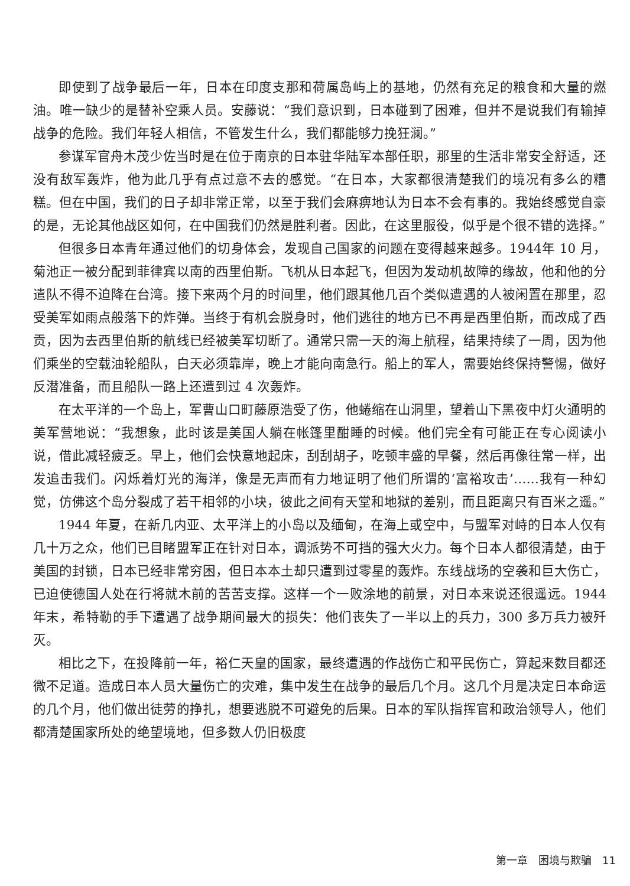即使到了战争最后一年，日本在印度支那和荷属岛屿上的基地，仍然有充足的粮食和大量的燃油。唯一缺少的是替补空乘人员。安藤说：“我们意识到，日本碰到了困难，但并不是说我们有输掉战争的危险。我们年轻人相信，不管发生什么，我们都能够力挽狂澜。”
参谋军官舟木茂少佐当时是在位于南京的日本驻华陆军本部任职，那里的生活非常安全舒适，还没有敌军轰炸，他为此几乎有点过意不去的感觉。“在日本，大家都很清楚我们的境况有多么的糟糕。但在中国，我们的日子却非常正常，以至于我们会麻痹地认为日本不会有事的。我始终感觉自豪的是，无论其他战区如何，在中国我们仍然是胜利者。因此，在这里服役，似乎是个很不错的选择。”
但很多日本青年通过他们的切身体会，发现自己国家的问题在变得越来越多。1944年 10 月，菊池正一被分配到菲律宾以南的西里伯斯。飞机从日本起飞，但因为发动机故障的缘故，他和他的分遣队不得不迫降在台湾。接下来两个月的时间里，他们跟其他几百个类似遭遇的人被闲置在那里，忍受美军如雨点般落下的炸弹。当终于有机会脱身时，他们逃往的地方已不再是西里伯斯，而改成了西贡，因为去西里伯斯的航线已经被美军切断了。通常只需一天的海上航程，结果持续了一周，因为他们乘坐的空载油轮船队，白天必须靠岸，晚上才能向南急行。船上的军人，需要始终保持警惕，做好反潜准备，而且船队一路上还遭到过 4 次轰炸。
在太平洋的一个岛上，军曹山口町藤原浩受了伤，他蜷缩在山洞里，望着山下黑夜中灯火通明的美军营地说：“我想象，此时该是美国人躺在帐篷里酣睡的时候。他们完全有可能正在专心阅读小说，借此减轻疲乏。早上，他们会快意地起床，刮刮胡子，吃顿丰盛的早餐，然后再像往常一样，出发追击我们。闪烁着灯光的海洋，像是无声而有力地证明了他们所谓的‘富裕攻击’……我有一种幻觉，仿佛这个岛分裂成了若干相邻的小块，彼此之间有天堂和地狱的差别，而且距离只有百米之遥。”
1944 年夏，在新几内亚、太平洋上的小岛以及缅甸，在海上或空中，与盟军对峙的日本人仅有几十万之众，他们已目睹盟军正在针对日本，调派势不可挡的强大火力。每个日本人都很清楚，由于美国的封锁，日本已经非常穷困，但日本本土却只遭到过零星的轰炸。东线战场的空袭和巨大伤亡，已迫使德国人处在行将就木前的苦苦支撑。这样一个一败涂地的前景，对日本来说还很遥远。1944 年末，希特勒的手下遭遇了战争期间最大的损失：他们丧失了一半以上的兵力，300 多万兵力被歼灭。
相比之下，在投降前一年，裕仁天皇的国家，最终遭遇的作战伤亡和平民伤亡，算起来数目都还微不足道。造成日本人员大量伤亡的灾难，集中发生在战争的最后几个月。这几个月是决定日本命运的几个月，他们做出徒劳的挣扎，想要逃脱不可避免的后果。日本的军队指挥官和政治领导人，他们都清楚国家所处的绝望境地，但多数人仍旧极度
第一章　困境与欺骗　11